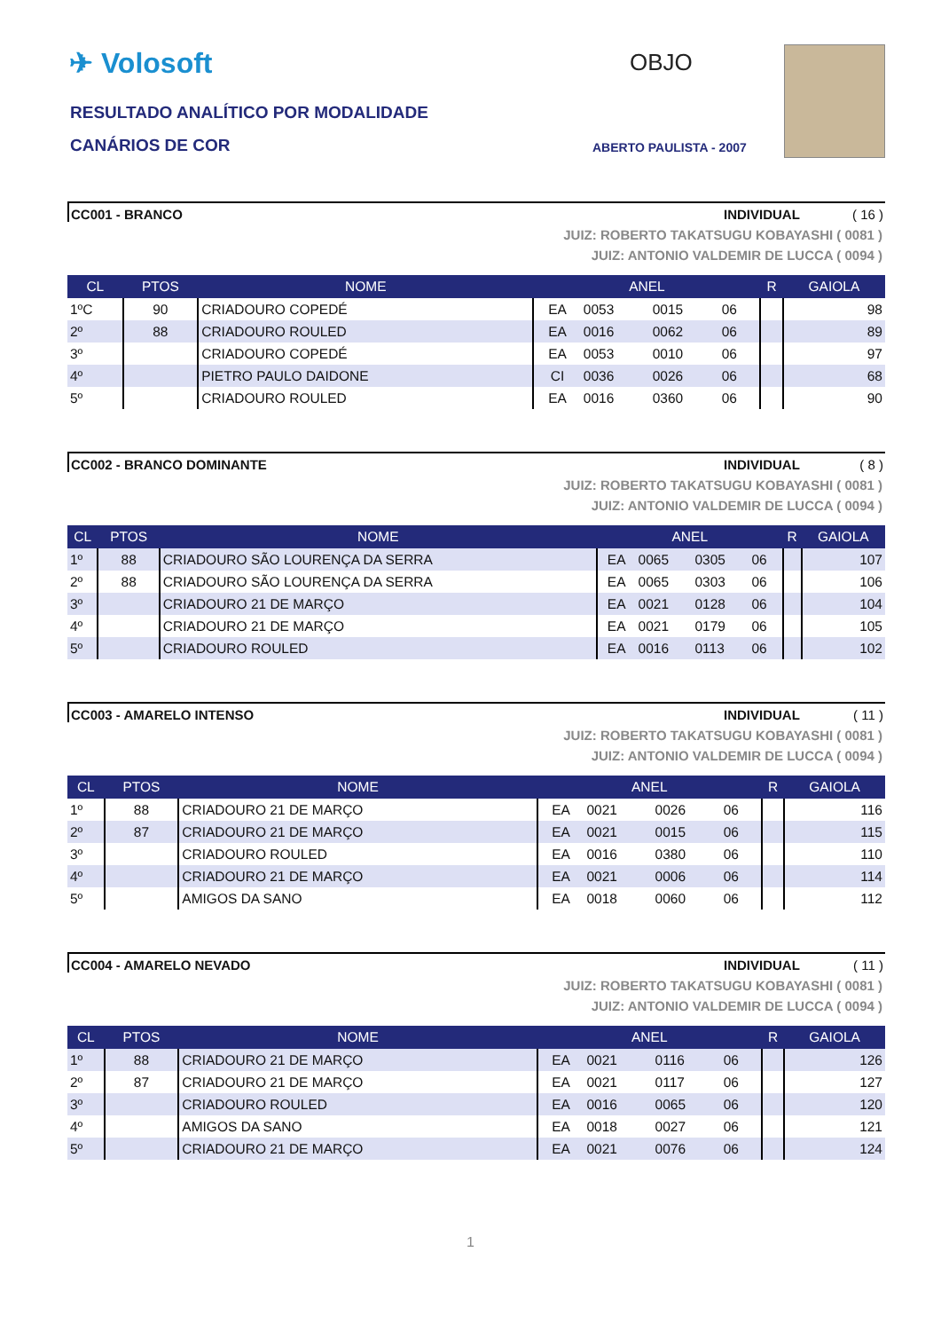✈ Volosoft
RESULTADO ANALÍTICO POR MODALIDADE
CANÁRIOS DE COR
OBJO
ABERTO PAULISTA - 2007
CC001 - BRANCO INDIVIDUAL ( 16 )
JUIZ: ROBERTO TAKATSUGU KOBAYASHI ( 0081 )
JUIZ: ANTONIO VALDEMIR DE LUCCA ( 0094 )
| CL | PTOS | NOME | ANEL | | | | R | GAIOLA |
| --- | --- | --- | --- | --- | --- | --- | --- | --- |
| 1ºC | 90 | CRIADOURO COPEDÉ | EA | 0053 | 0015 | 06 | | 98 |
| 2º | 88 | CRIADOURO ROULED | EA | 0016 | 0062 | 06 | | 89 |
| 3º | | CRIADOURO COPEDÉ | EA | 0053 | 0010 | 06 | | 97 |
| 4º | | PIETRO PAULO DAIDONE | CI | 0036 | 0026 | 06 | | 68 |
| 5º | | CRIADOURO ROULED | EA | 0016 | 0360 | 06 | | 90 |
CC002 - BRANCO DOMINANTE INDIVIDUAL ( 8 )
JUIZ: ROBERTO TAKATSUGU KOBAYASHI ( 0081 )
JUIZ: ANTONIO VALDEMIR DE LUCCA ( 0094 )
| CL | PTOS | NOME | ANEL | | | | R | GAIOLA |
| --- | --- | --- | --- | --- | --- | --- | --- | --- |
| 1º | 88 | CRIADOURO SÃO LOURENÇA DA SERRA | EA | 0065 | 0305 | 06 | | 107 |
| 2º | 88 | CRIADOURO SÃO LOURENÇA DA SERRA | EA | 0065 | 0303 | 06 | | 106 |
| 3º | | CRIADOURO 21 DE MARÇO | EA | 0021 | 0128 | 06 | | 104 |
| 4º | | CRIADOURO 21 DE MARÇO | EA | 0021 | 0179 | 06 | | 105 |
| 5º | | CRIADOURO ROULED | EA | 0016 | 0113 | 06 | | 102 |
CC003 - AMARELO INTENSO INDIVIDUAL ( 11 )
JUIZ: ROBERTO TAKATSUGU KOBAYASHI ( 0081 )
JUIZ: ANTONIO VALDEMIR DE LUCCA ( 0094 )
| CL | PTOS | NOME | ANEL | | | | R | GAIOLA |
| --- | --- | --- | --- | --- | --- | --- | --- | --- |
| 1º | 88 | CRIADOURO 21 DE MARÇO | EA | 0021 | 0026 | 06 | | 116 |
| 2º | 87 | CRIADOURO 21 DE MARÇO | EA | 0021 | 0015 | 06 | | 115 |
| 3º | | CRIADOURO ROULED | EA | 0016 | 0380 | 06 | | 110 |
| 4º | | CRIADOURO 21 DE MARÇO | EA | 0021 | 0006 | 06 | | 114 |
| 5º | | AMIGOS DA SANO | EA | 0018 | 0060 | 06 | | 112 |
CC004 - AMARELO NEVADO INDIVIDUAL ( 11 )
JUIZ: ROBERTO TAKATSUGU KOBAYASHI ( 0081 )
JUIZ: ANTONIO VALDEMIR DE LUCCA ( 0094 )
| CL | PTOS | NOME | ANEL | | | | R | GAIOLA |
| --- | --- | --- | --- | --- | --- | --- | --- | --- |
| 1º | 88 | CRIADOURO 21 DE MARÇO | EA | 0021 | 0116 | 06 | | 126 |
| 2º | 87 | CRIADOURO 21 DE MARÇO | EA | 0021 | 0117 | 06 | | 127 |
| 3º | | CRIADOURO ROULED | EA | 0016 | 0065 | 06 | | 120 |
| 4º | | AMIGOS DA SANO | EA | 0018 | 0027 | 06 | | 121 |
| 5º | | CRIADOURO 21 DE MARÇO | EA | 0021 | 0076 | 06 | | 124 |
1